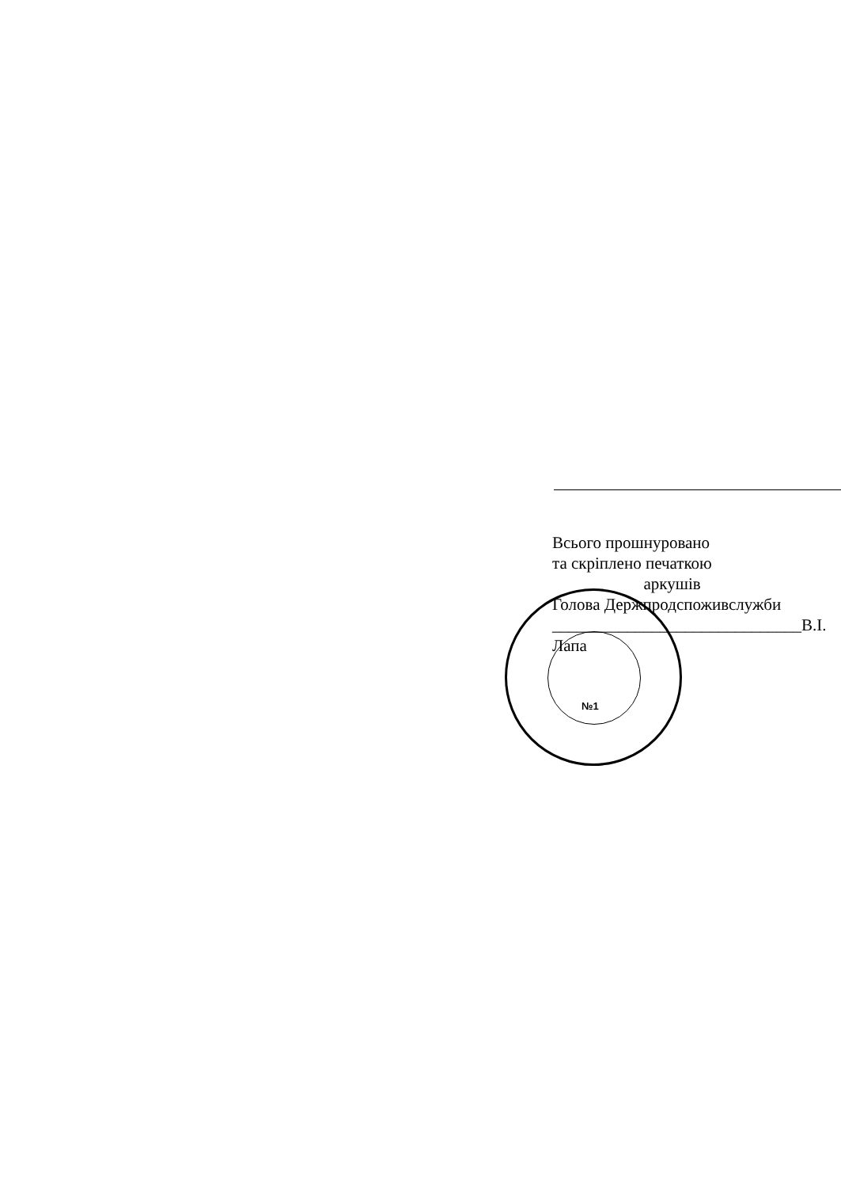Всього прошнуровано
та скріплено печаткою
аркушів
Голова Держпродспоживслужби
______________________________В.І. Лапа
№1